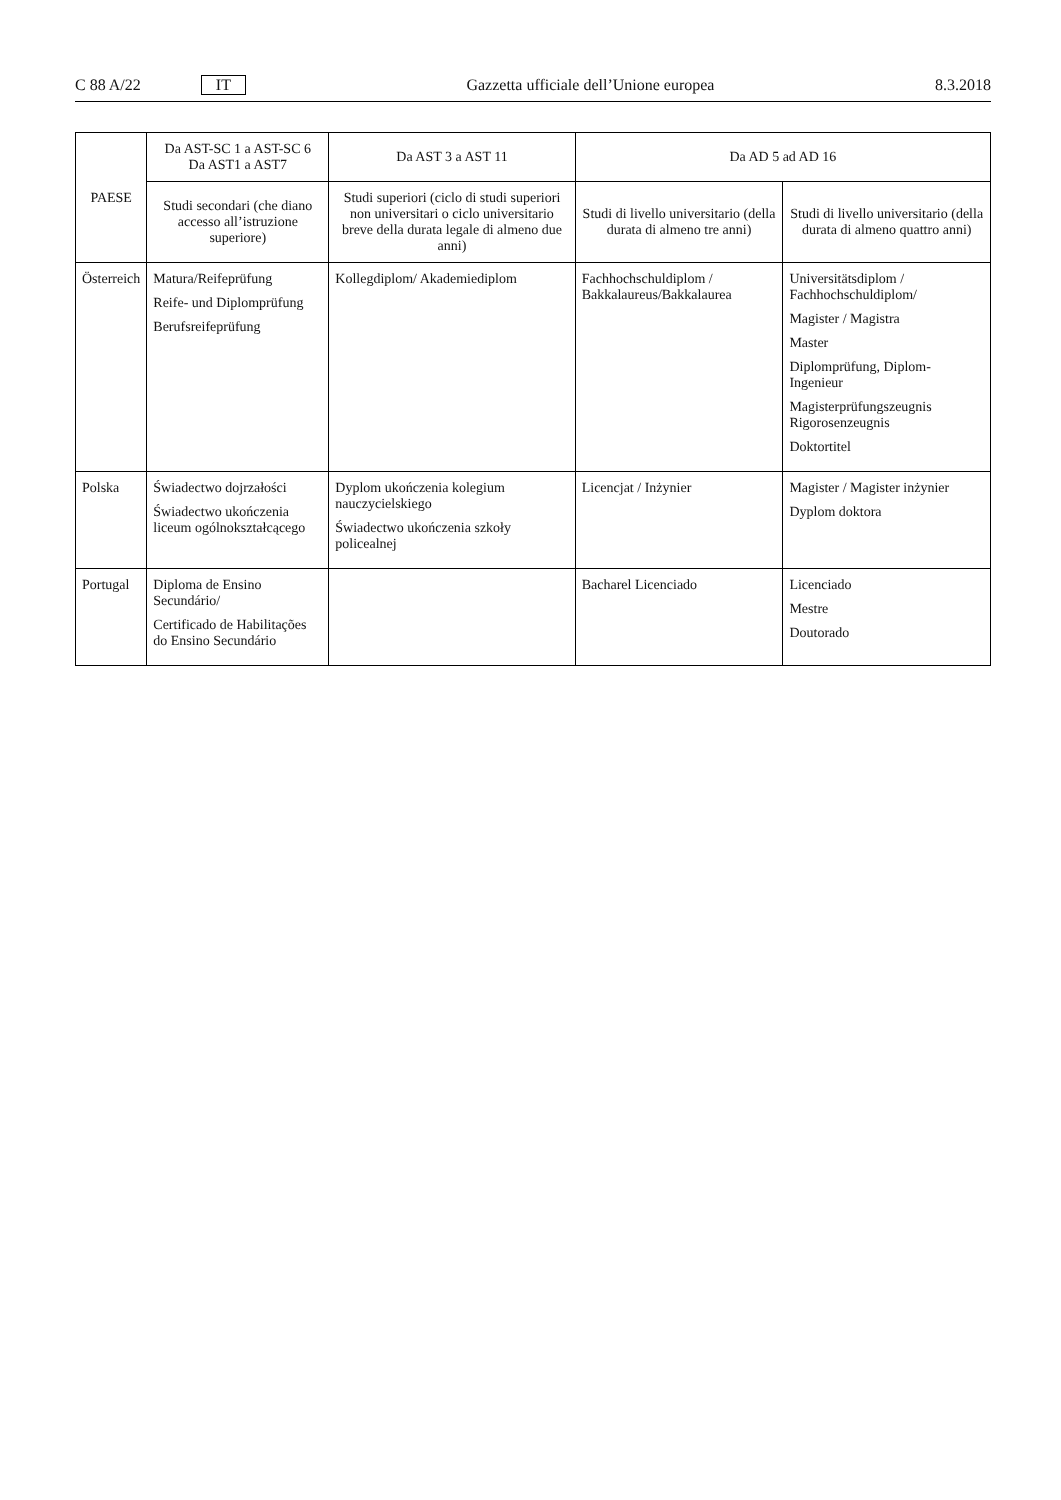C 88 A/22 IT Gazzetta ufficiale dell’Unione europea 8.3.2018
| PAESE | Da AST-SC 1 a AST-SC 6 Da AST1 a AST7 | Da AST 3 a AST 11 | Da AD 5 ad AD 16 | |
| --- | --- | --- | --- | --- |
| | Studi secondari (che diano accesso all’istruzione superiore) | Studi superiori (ciclo di studi superiori non universitari o ciclo universitario breve della durata legale di almeno due anni) | Studi di livello universitario (della durata di almeno tre anni) | Studi di livello universitario (della durata di almeno quattro anni) |
| Österreich | Matura/Reifeprüfung Reife- und Diplomprüfung Berufsreifeprüfung | Kollegdiplom/ Akademiediplom | Fachhochschuldiplom / Bakkalaureus/Bakkalaurea | Universitätsdiplom / Fachhochschuldiplom/ Magister / Magistra Master Diplomprüfung, Diplom-Ingenieur Magisterprüfungszeugnis Rigorosenzeugnis Doktortitel |
| Polska | Świadectwo dojrzałości Świadectwo ukończenia liceum ogólnokształcącego | Dyplom ukończenia kolegium nauczycielskiego Świadectwo ukończenia szkoły policealnej | Licencjat / Inżynier | Magister / Magister inżynier Dyplom doktora |
| Portugal | Diploma de Ensino Secundário/ Certificado de Habilitações do Ensino Secundário | | Bacharel Licenciado | Licenciado Mestre Doutorado |